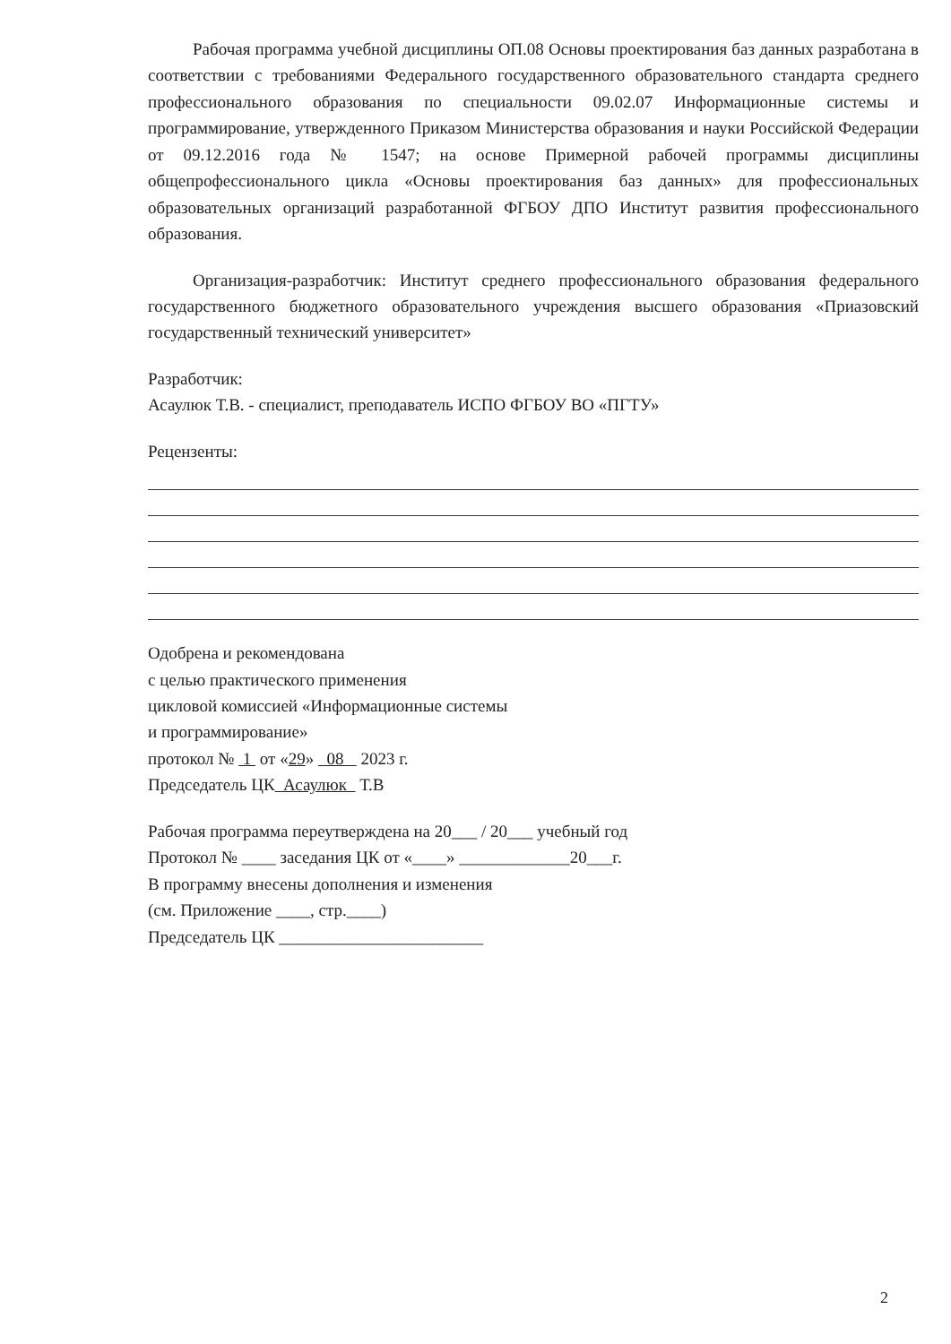Рабочая программа учебной дисциплины ОП.08 Основы проектирования баз данных разработана в соответствии с требованиями Федерального государственного образовательного стандарта среднего профессионального образования по специальности 09.02.07 Информационные системы и программирование, утвержденного Приказом Министерства образования и науки Российской Федерации от 09.12.2016 года № 1547; на основе Примерной рабочей программы дисциплины общепрофессионального цикла «Основы проектирования баз данных» для профессиональных образовательных организаций разработанной ФГБОУ ДПО Институт развития профессионального образования.
Организация-разработчик: Институт среднего профессионального образования федерального государственного бюджетного образовательного учреждения высшего образования «Приазовский государственный технический университет»
Разработчик:
Асаулюк Т.В. - специалист, преподаватель ИСПО ФГБОУ ВО «ПГТУ»
Рецензенты:
Одобрена и рекомендована
с целью практического применения
цикловой комиссией «Информационные системы
и программирование»
протокол № 1 от «29» 08 2023 г.
Председатель ЦК Асаулюк Т.В
Рабочая программа переутверждена на 20___ / 20___ учебный год
Протокол № ____ заседания ЦК от «____» _____________20___г.
В программу внесены дополнения и изменения
(см. Приложение ____, стр.____)
Председатель ЦК ________________________
2